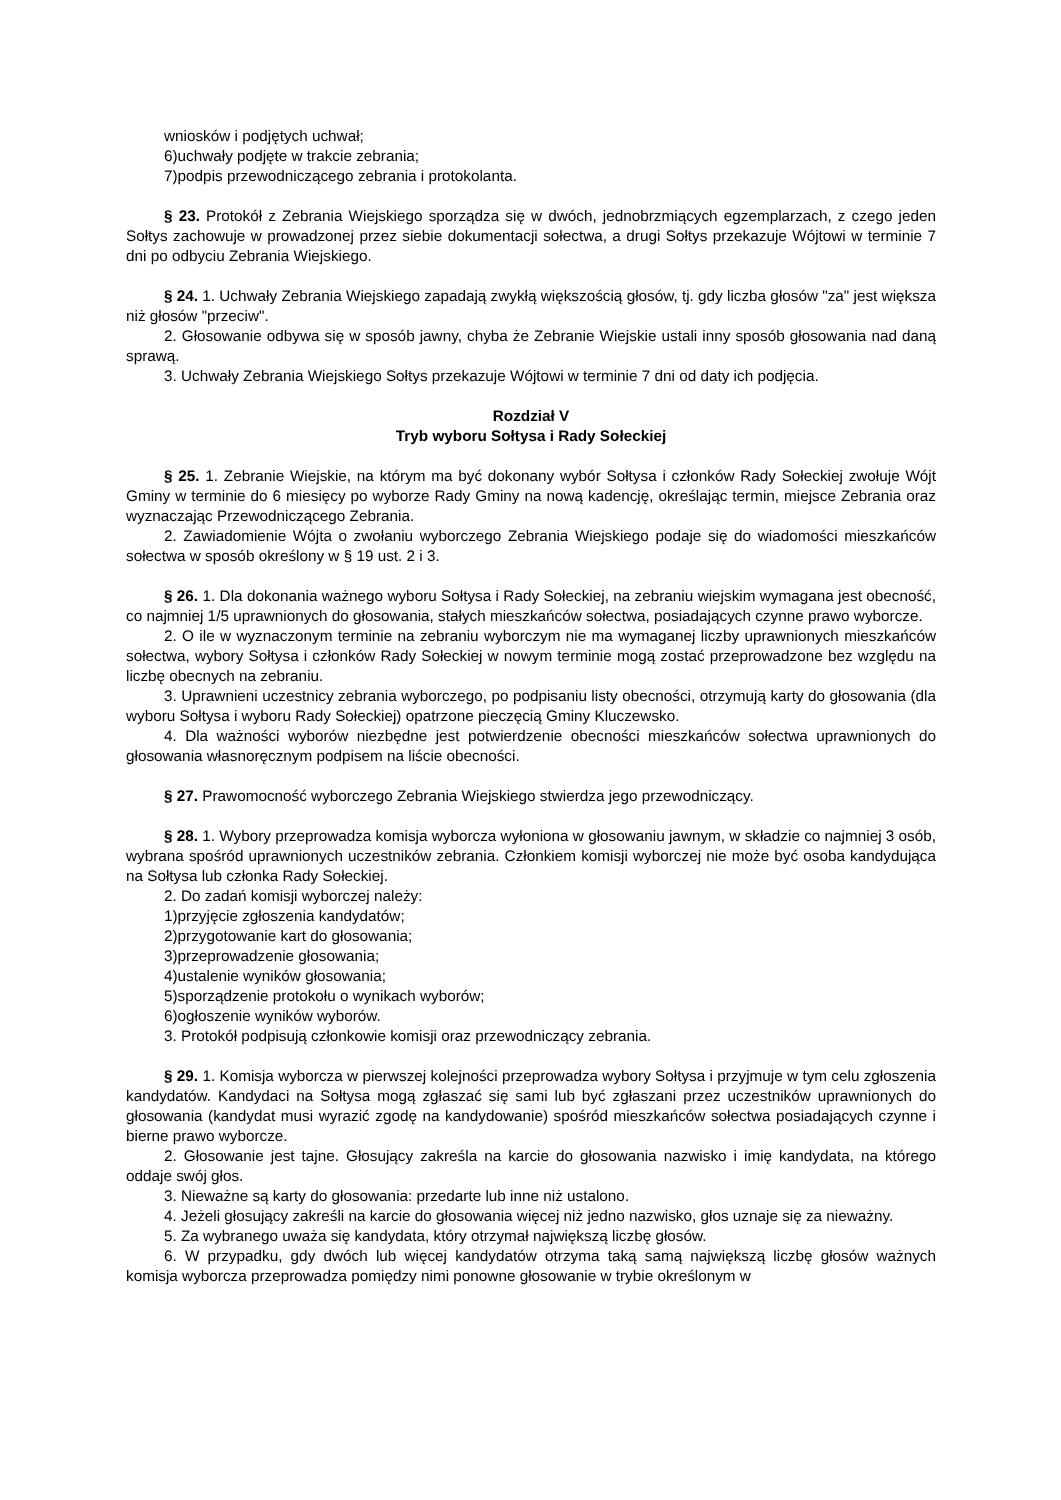wniosków i podjętych uchwał;
6)uchwały podjęte w trakcie zebrania;
7)podpis przewodniczącego zebrania i protokolanta.
§ 23. Protokół z Zebrania Wiejskiego sporządza się w dwóch, jednobrzmiących egzemplarzach, z czego jeden Sołtys zachowuje w prowadzonej przez siebie dokumentacji sołectwa, a drugi Sołtys przekazuje Wójtowi w terminie 7 dni po odbyciu Zebrania Wiejskiego.
§ 24. 1. Uchwały Zebrania Wiejskiego zapadają zwykłą większością głosów, tj. gdy liczba głosów "za" jest większa niż głosów "przeciw".
2. Głosowanie odbywa się w sposób jawny, chyba że Zebranie Wiejskie ustali inny sposób głosowania nad daną sprawą.
3. Uchwały Zebrania Wiejskiego Sołtys przekazuje Wójtowi w terminie 7 dni od daty ich podjęcia.
Rozdział V
Tryb wyboru Sołtysa i Rady Sołeckiej
§ 25. 1. Zebranie Wiejskie, na którym ma być dokonany wybór Sołtysa i członków Rady Sołeckiej zwołuje Wójt Gminy w terminie do 6 miesięcy po wyborze Rady Gminy na nową kadencję, określając termin, miejsce Zebrania oraz wyznaczając Przewodniczącego Zebrania.
2. Zawiadomienie Wójta o zwołaniu wyborczego Zebrania Wiejskiego podaje się do wiadomości mieszkańców sołectwa w sposób określony w § 19 ust. 2 i 3.
§ 26. 1. Dla dokonania ważnego wyboru Sołtysa i Rady Sołeckiej, na zebraniu wiejskim wymagana jest obecność, co najmniej 1/5 uprawnionych do głosowania, stałych mieszkańców sołectwa, posiadających czynne prawo wyborcze.
2. O ile w wyznaczonym terminie na zebraniu wyborczym nie ma wymaganej liczby uprawnionych mieszkańców sołectwa, wybory Sołtysa i członków Rady Sołeckiej w nowym terminie mogą zostać przeprowadzone bez względu na liczbę obecnych na zebraniu.
3. Uprawnieni uczestnicy zebrania wyborczego, po podpisaniu listy obecności, otrzymują karty do głosowania (dla wyboru Sołtysa i wyboru Rady Sołeckiej) opatrzone pieczęcią Gminy Kluczewsko.
4. Dla ważności wyborów niezbędne jest potwierdzenie obecności mieszkańców sołectwa uprawnionych do głosowania własnoręcznym podpisem na liście obecności.
§ 27. Prawomocność wyborczego Zebrania Wiejskiego stwierdza jego przewodniczący.
§ 28. 1. Wybory przeprowadza komisja wyborcza wyłoniona w głosowaniu jawnym, w składzie co najmniej 3 osób, wybrana spośród uprawnionych uczestników zebrania. Członkiem komisji wyborczej nie może być osoba kandydująca na Sołtysa lub członka Rady Sołeckiej.
2. Do zadań komisji wyborczej należy:
1)przyjęcie zgłoszenia kandydatów;
2)przygotowanie kart do głosowania;
3)przeprowadzenie głosowania;
4)ustalenie wyników głosowania;
5)sporządzenie protokołu o wynikach wyborów;
6)ogłoszenie wyników wyborów.
3. Protokół podpisują członkowie komisji oraz przewodniczący zebrania.
§ 29. 1. Komisja wyborcza w pierwszej kolejności przeprowadza wybory Sołtysa i przyjmuje w tym celu zgłoszenia kandydatów. Kandydaci na Sołtysa mogą zgłaszać się sami lub być zgłaszani przez uczestników uprawnionych do głosowania (kandydat musi wyrazić zgodę na kandydowanie) spośród mieszkańców sołectwa posiadających czynne i bierne prawo wyborcze.
2. Głosowanie jest tajne. Głosujący zakreśla na karcie do głosowania nazwisko i imię kandydata, na którego oddaje swój głos.
3. Nieważne są karty do głosowania: przedarte lub inne niż ustalono.
4. Jeżeli głosujący zakreśli na karcie do głosowania więcej niż jedno nazwisko, głos uznaje się za nieważny.
5. Za wybranego uważa się kandydata, który otrzymał największą liczbę głosów.
6. W przypadku, gdy dwóch lub więcej kandydatów otrzyma taką samą największą liczbę głosów ważnych komisja wyborcza przeprowadza pomiędzy nimi ponowne głosowanie w trybie określonym w